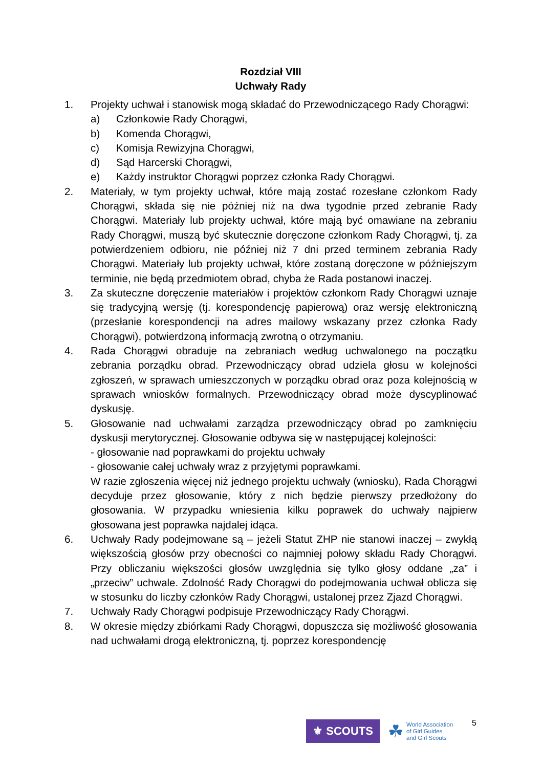Rozdział VIII
Uchwały Rady
1. Projekty uchwał i stanowisk mogą składać do Przewodniczącego Rady Chorągwi:
a) Członkowie Rady Chorągwi,
b) Komenda Chorągwi,
c) Komisja Rewizyjna Chorągwi,
d) Sąd Harcerski Chorągwi,
e) Każdy instruktor Chorągwi poprzez członka Rady Chorągwi.
2. Materiały, w tym projekty uchwał, które mają zostać rozesłane członkom Rady Chorągwi, składa się nie później niż na dwa tygodnie przed zebranie Rady Chorągwi. Materiały lub projekty uchwał, które mają być omawiane na zebraniu Rady Chorągwi, muszą być skutecznie doręczone członkom Rady Chorągwi, tj. za potwierdzeniem odbioru, nie później niż 7 dni przed terminem zebrania Rady Chorągwi. Materiały lub projekty uchwał, które zostaną doręczone w późniejszym terminie, nie będą przedmiotem obrad, chyba że Rada postanowi inaczej.
3. Za skuteczne doręczenie materiałów i projektów członkom Rady Chorągwi uznaje się tradycyjną wersję (tj. korespondencję papierową) oraz wersję elektroniczną (przesłanie korespondencji na adres mailowy wskazany przez członka Rady Chorągwi), potwierdzoną informacją zwrotną o otrzymaniu.
4. Rada Chorągwi obraduje na zebraniach według uchwalonego na początku zebrania porządku obrad. Przewodniczący obrad udziela głosu w kolejności zgłoszeń, w sprawach umieszczonych w porządku obrad oraz poza kolejnością w sprawach wniosków formalnych. Przewodniczący obrad może dyscyplinować dyskusję.
5. Głosowanie nad uchwałami zarządza przewodniczący obrad po zamknięciu dyskusji merytorycznej. Głosowanie odbywa się w następującej kolejności:
- głosowanie nad poprawkami do projektu uchwały
- głosowanie całej uchwały wraz z przyjętymi poprawkami.
W razie zgłoszenia więcej niż jednego projektu uchwały (wniosku), Rada Chorągwi decyduje przez głosowanie, który z nich będzie pierwszy przedłożony do głosowania. W przypadku wniesienia kilku poprawek do uchwały najpierw głosowana jest poprawka najdalej idąca.
6. Uchwały Rady podejmowane są – jeżeli Statut ZHP nie stanowi inaczej – zwykłą większością głosów przy obecności co najmniej połowy składu Rady Chorągwi. Przy obliczaniu większości głosów uwzględnia się tylko głosy oddane „za” i „przeciw” uchwale. Zdolność Rady Chorągwi do podejmowania uchwał oblicza się w stosunku do liczby członków Rady Chorągwi, ustalonej przez Zjazd Chorągwi.
7. Uchwały Rady Chorągwi podpisuje Przewodniczący Rady Chorągwi.
8. W okresie między zbiórkami Rady Chorągwi, dopuszcza się możliwość głosowania nad uchwałami drogą elektroniczną, tj. poprzez korespondencję
5
⚜ SCOUTS
☘
World Association
of Girl Guides
and Girl Scouts